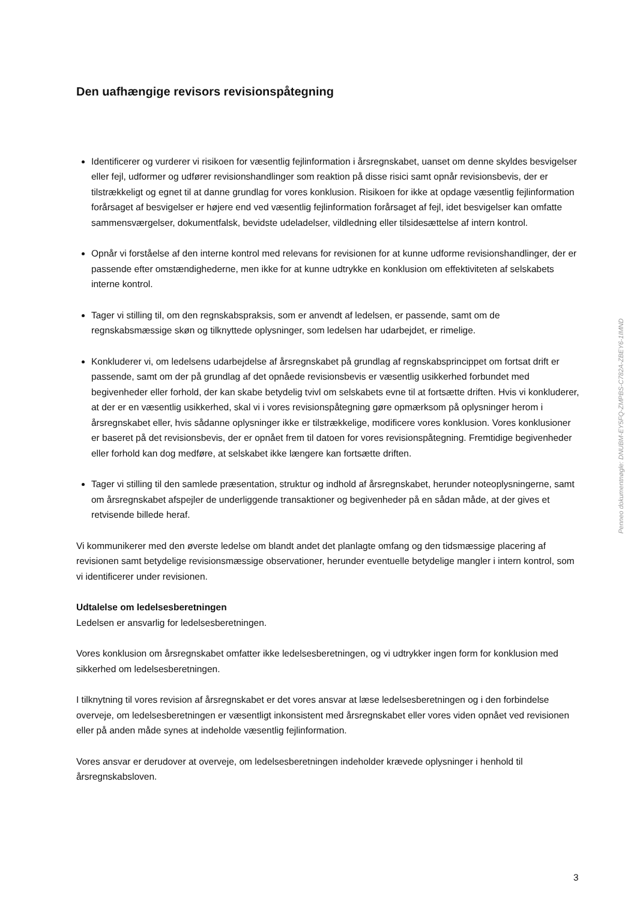Den uafhængige revisors revisionspåtegning
Identificerer og vurderer vi risikoen for væsentlig fejlinformation i årsregnskabet, uanset om denne skyldes besvigelser eller fejl, udformer og udfører revisionshandlinger som reaktion på disse risici samt opnår revisionsbevis, der er tilstrækkeligt og egnet til at danne grundlag for vores konklusion. Risikoen for ikke at opdage væsentlig fejlinformation forårsaget af besvigelser er højere end ved væsentlig fejlinformation forårsaget af fejl, idet besvigelser kan omfatte sammensværgelser, dokumentfalsk, bevidste udeladelser, vildledning eller tilsidesættelse af intern kontrol.
Opnår vi forståelse af den interne kontrol med relevans for revisionen for at kunne udforme revisionshandlinger, der er passende efter omstændighederne, men ikke for at kunne udtrykke en konklusion om effektiviteten af selskabets interne kontrol.
Tager vi stilling til, om den regnskabspraksis, som er anvendt af ledelsen, er passende, samt om de regnskabsmæssige skøn og tilknyttede oplysninger, som ledelsen har udarbejdet, er rimelige.
Konkluderer vi, om ledelsens udarbejdelse af årsregnskabet på grundlag af regnskabsprincippet om fortsat drift er passende, samt om der på grundlag af det opnåede revisionsbevis er væsentlig usikkerhed forbundet med begivenheder eller forhold, der kan skabe betydelig tvivl om selskabets evne til at fortsætte driften. Hvis vi konkluderer, at der er en væsentlig usikkerhed, skal vi i vores revisionspåtegning gøre opmærksom på oplysninger herom i årsregnskabet eller, hvis sådanne oplysninger ikke er tilstrækkelige, modificere vores konklusion. Vores konklusioner er baseret på det revisionsbevis, der er opnået frem til datoen for vores revisionspåtegning. Fremtidige begivenheder eller forhold kan dog medføre, at selskabet ikke længere kan fortsætte driften.
Tager vi stilling til den samlede præsentation, struktur og indhold af årsregnskabet, herunder noteoplysningerne, samt om årsregnskabet afspejler de underliggende transaktioner og begivenheder på en sådan måde, at der gives et retvisende billede heraf.
Vi kommunikerer med den øverste ledelse om blandt andet det planlagte omfang og den tidsmæssige placering af revisionen samt betydelige revisionsmæssige observationer, herunder eventuelle betydelige mangler i intern kontrol, som vi identificerer under revisionen.
Udtalelse om ledelsesberetningen
Ledelsen er ansvarlig for ledelsesberetningen.
Vores konklusion om årsregnskabet omfatter ikke ledelsesberetningen, og vi udtrykker ingen form for konklusion med sikkerhed om ledelsesberetningen.
I tilknytning til vores revision af årsregnskabet er det vores ansvar at læse ledelsesberetningen og i den forbindelse overveje, om ledelsesberetningen er væsentligt inkonsistent med årsregnskabet eller vores viden opnået ved revisionen eller på anden måde synes at indeholde væsentlig fejlinformation.
Vores ansvar er derudover at overveje, om ledelsesberetningen indeholder krævede oplysninger i henhold til årsregnskabsloven.
Penneo dokumentnøgle: DNUBM-EY5FQ-ZMPBS-C782A-ZBEY6-1IMND
3